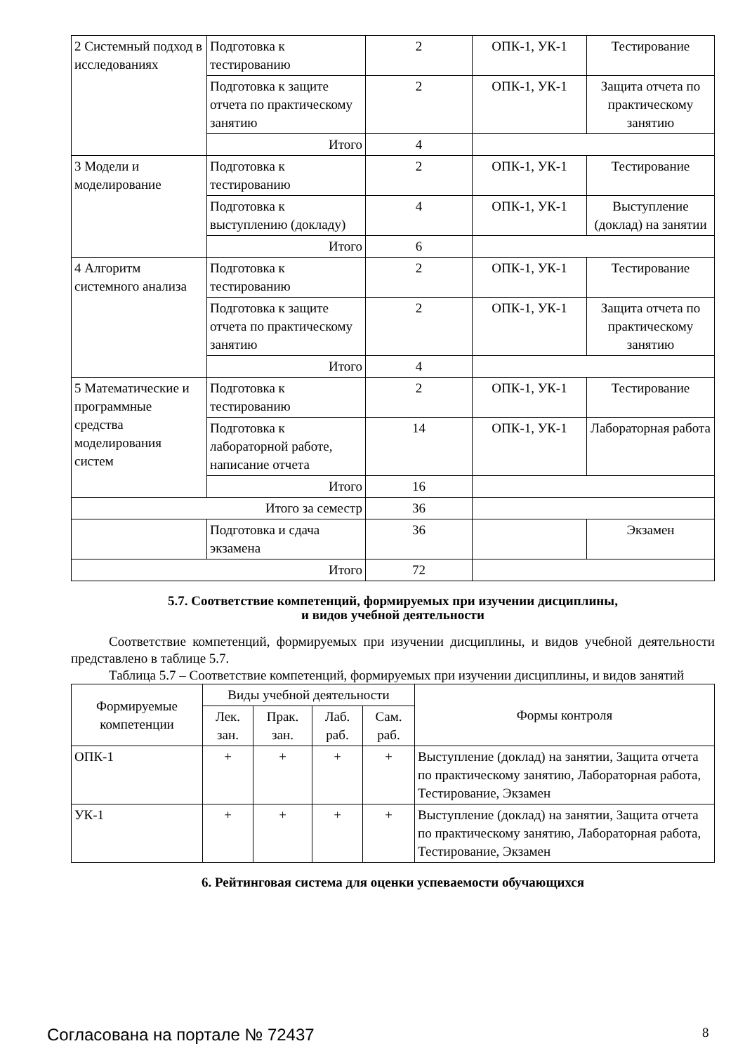| 2 Системный подход в исследованиях | Подготовка к тестированию | 2 | ОПК-1, УК-1 | Тестирование |
| | Подготовка к защите отчета по практическому занятию | 2 | ОПК-1, УК-1 | Защита отчета по практическому занятию |
| | Итого | 4 | | |
| 3 Модели и моделирование | Подготовка к тестированию | 2 | ОПК-1, УК-1 | Тестирование |
| | Подготовка к выступлению (докладу) | 4 | ОПК-1, УК-1 | Выступление (доклад) на занятии |
| | Итого | 6 | | |
| 4 Алгоритм системного анализа | Подготовка к тестированию | 2 | ОПК-1, УК-1 | Тестирование |
| | Подготовка к защите отчета по практическому занятию | 2 | ОПК-1, УК-1 | Защита отчета по практическому занятию |
| | Итого | 4 | | |
| 5 Математические и программные средства моделирования систем | Подготовка к тестированию | 2 | ОПК-1, УК-1 | Тестирование |
| | Подготовка к лабораторной работе, написание отчета | 14 | ОПК-1, УК-1 | Лабораторная работа |
| | Итого | 16 | | |
| Итого за семестр | | 36 | | |
| | Подготовка и сдача экзамена | 36 | | Экзамен |
| Итого | | 72 | | |
5.7. Соответствие компетенций, формируемых при изучении дисциплины,
и видов учебной деятельности
Соответствие компетенций, формируемых при изучении дисциплины, и видов учебной деятельности представлено в таблице 5.7.
Таблица 5.7 – Соответствие компетенций, формируемых при изучении дисциплины, и видов занятий
| Формируемые компетенции | Виды учебной деятельности | | | | Формы контроля |
| --- | --- | --- | --- | --- | --- |
| | Лек. зан. | Прак. зан. | Лаб. раб. | Сам. раб. | |
| ОПК-1 | + | + | + | + | Выступление (доклад) на занятии, Защита отчета по практическому занятию, Лабораторная работа, Тестирование, Экзамен |
| УК-1 | + | + | + | + | Выступление (доклад) на занятии, Защита отчета по практическому занятию, Лабораторная работа, Тестирование, Экзамен |
6. Рейтинговая система для оценки успеваемости обучающихся
Согласована на портале № 72437 8